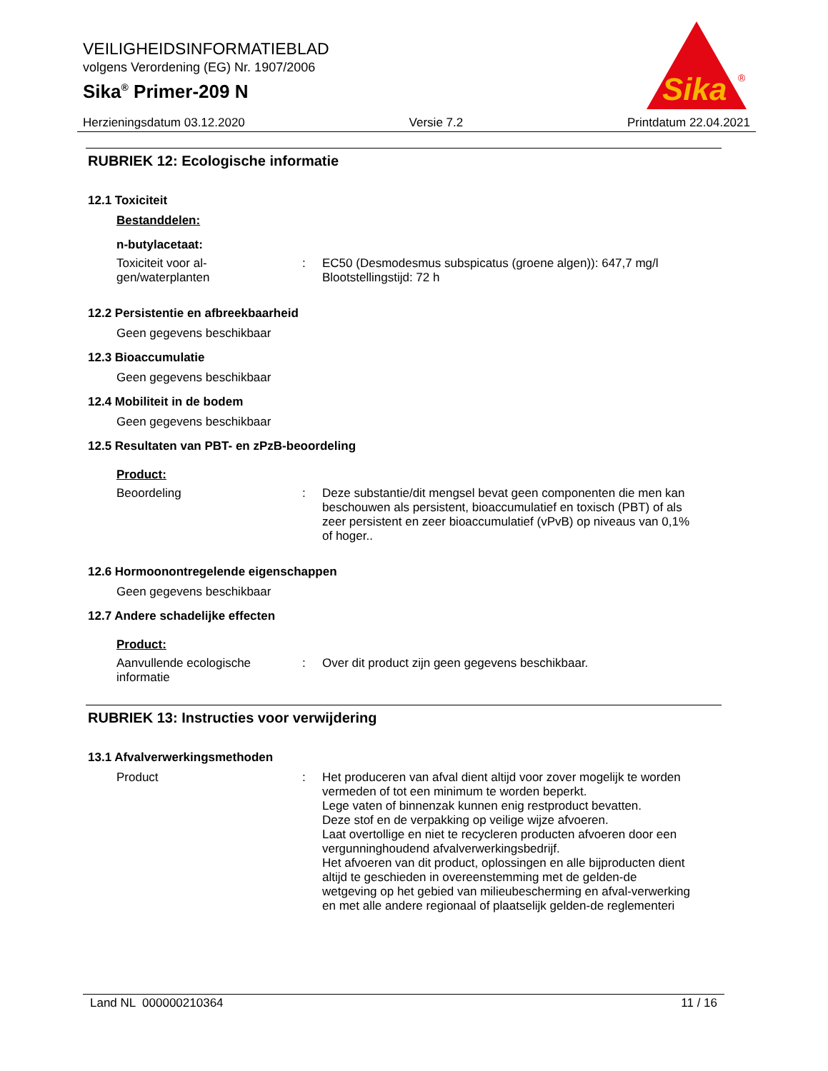VEILIGHEIDSINFORMATIEBLAD
volgens Verordening (EG) Nr. 1907/2006
Sika<sup>®</sup> Primer-209 N
Sika
®
Herzieningsdatum 03.12.2020 Versie 7.2 Printdatum 22.04.2021
RUBRIEK 12: Ecologische informatie
12.1 Toxiciteit
Bestanddelen:
n-butylacetaat:
Toxiciteit voor al-
gen/waterplanten
: EC50 (Desmodesmus subspicatus (groene algen)): 647,7 mg/l
Blootstellingstijd: 72 h
12.2 Persistentie en afbreekbaarheid
Geen gegevens beschikbaar
12.3 Bioaccumulatie
Geen gegevens beschikbaar
12.4 Mobiliteit in de bodem
Geen gegevens beschikbaar
12.5 Resultaten van PBT- en zPzB-beoordeling
Product:
Beoordeling : Deze substantie/dit mengsel bevat geen componenten die men kan beschouwen als persistent, bioaccumulatief en toxisch (PBT) of als zeer persistent en zeer bioaccumulatief (vPvB) op niveaus van 0,1% of hoger..
12.6 Hormoonontregelende eigenschappen
Geen gegevens beschikbaar
12.7 Andere schadelijke effecten
Product:
Aanvullende ecologische informatie
: Over dit product zijn geen gegevens beschikbaar.
RUBRIEK 13: Instructies voor verwijdering
13.1 Afvalverwerkingsmethoden
Product : Het produceren van afval dient altijd voor zover mogelijk te worden vermeden of tot een minimum te worden beperkt.
Lege vaten of binnenzak kunnen enig restproduct bevatten.
Deze stof en de verpakking op veilige wijze afvoeren.
Laat overtollige en niet te recycleren producten afvoeren door een vergunninghoudend afvalverwerkingsbedrijf.
Het afvoeren van dit product, oplossingen en alle bijproducten dient altijd te geschieden in overeenstemming met de gelden-de wetgeving op het gebied van milieubescherming en afval-verwerking en met alle andere regionaal of plaatselijk gelden-de reglementeri
Land NL 000000210364 11 / 16